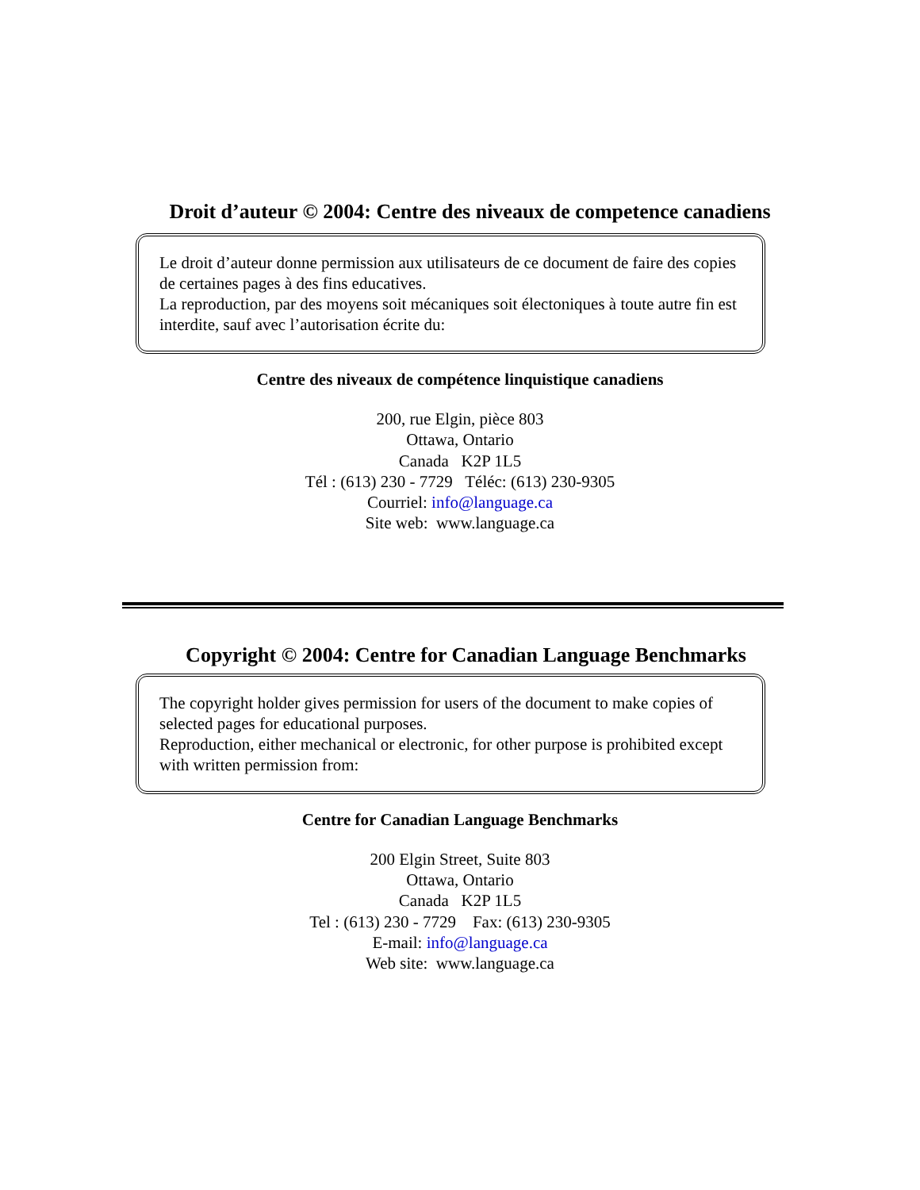Droit d’auteur © 2004: Centre des niveaux de competence canadiens
Le droit d’auteur donne permission aux utilisateurs de ce document de faire des copies de certaines pages à des fins educatives.
La reproduction, par des moyens soit mécaniques soit électoniques à toute autre fin est interdite, sauf avec l’autorisation écrite du:
Centre des niveaux de compétence linquistique canadiens
200, rue Elgin, pièce 803
Ottawa, Ontario
Canada K2P 1L5
Tél : (613) 230 - 7729 Téléc: (613) 230-9305
Courriel: info@language.ca
Site web: www.language.ca
Copyright © 2004: Centre for Canadian Language Benchmarks
The copyright holder gives permission for users of the document to make copies of selected pages for educational purposes.
Reproduction, either mechanical or electronic, for other purpose is prohibited except with written permission from:
Centre for Canadian Language Benchmarks
200 Elgin Street, Suite 803
Ottawa, Ontario
Canada K2P 1L5
Tel : (613) 230 - 7729 Fax: (613) 230-9305
E-mail: info@language.ca
Web site: www.language.ca